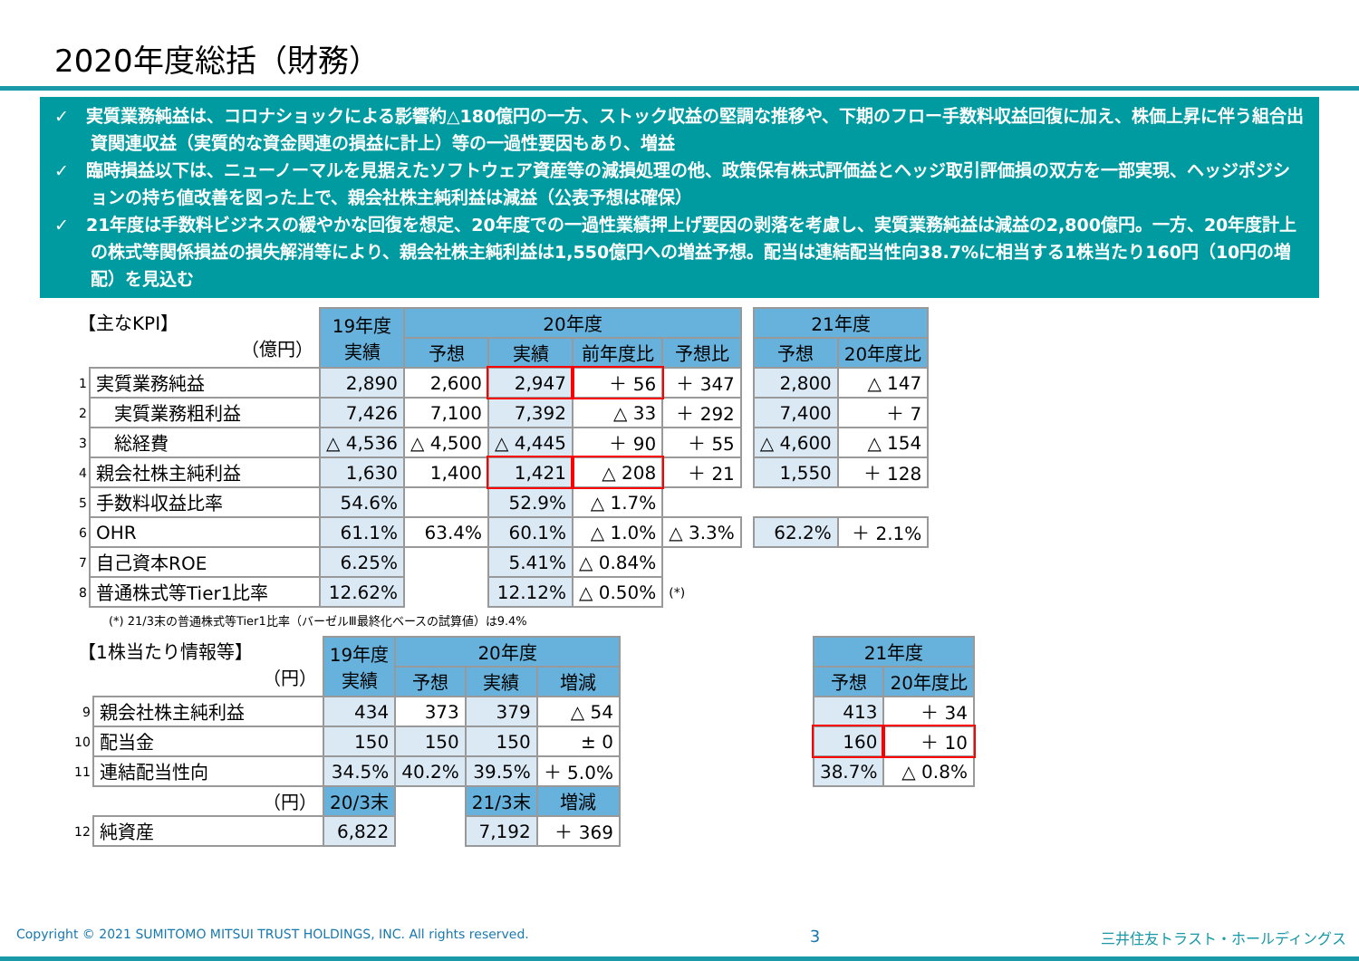2020年度総括（財務）
✓　実質業務純益は、コロナショックによる影響約△180億円の一方、ストック収益の堅調な推移や、下期のフロー手数料収益回復に加え、株価上昇に伴う組合出資関連収益（実質的な資金関連の損益に計上）等の一過性要因もあり、増益
✓　臨時損益以下は、ニューノーマルを見据えたソフトウェア資産等の減損処理の他、政策保有株式評価益とヘッジ取引評価損の双方を一部実現、ヘッジポジションの持ち値改善を図った上で、親会社株主純利益は減益（公表予想は確保）
✓　21年度は手数料ビジネスの緩やかな回復を想定、20年度での一過性業績押上げ要因の剥落を考慮し、実質業務純益は減益の2,800億円。一方、20年度計上の株式等関係損益の損失解消等により、親会社株主純利益は1,550億円への増益予想。配当は連結配当性向38.7%に相当する1株当たり160円（10円の増配）を見込む
| 【主なKPI】 （億円） | | 19年度 実績 | 20年度 | | | | | 21年度 | |
| | | | 予想 | 実績 | 前年度比 | 予想比 | | 予想 | 20年度比 |
| 1 | 実質業務純益 | 2,890 | 2,600 | 2,947 | ＋ 56 | ＋ 347 | | 2,800 | △ 147 |
| 2 | 実質業務粗利益 | 7,426 | 7,100 | 7,392 | △ 33 | ＋ 292 | | 7,400 | ＋ 7 |
| 3 | 総経費 | △ 4,536 | △ 4,500 | △ 4,445 | ＋ 90 | ＋ 55 | | △ 4,600 | △ 154 |
| 4 | 親会社株主純利益 | 1,630 | 1,400 | 1,421 | △ 208 | ＋ 21 | | 1,550 | ＋ 128 |
| 5 | 手数料収益比率 | 54.6% | | 52.9% | △ 1.7% | | | | |
| 6 | OHR | 61.1% | 63.4% | 60.1% | △ 1.0% | △ 3.3% | | 62.2% | ＋ 2.1% |
| 7 | 自己資本ROE | 6.25% | | 5.41% | △ 0.84% | | | | |
| 8 | 普通株式等Tier1比率 | 12.62% | | 12.12% | △ 0.50% | (*) | | | |
(*) 21/3末の普通株式等Tier1比率（バーゼルⅢ最終化ベースの試算値）は9.4%
| 【1株当たり情報等】 （円） | | 19年度 実績 | 20年度 | | | | 21年度 | |
| | | | 予想 | 実績 | 増減 | | 予想 | 20年度比 |
| 9 | 親会社株主純利益 | 434 | 373 | 379 | △ 54 | | 413 | ＋ 34 |
| 10 | 配当金 | 150 | 150 | 150 | ± 0 | | 160 | ＋ 10 |
| 11 | 連結配当性向 | 34.5% | 40.2% | 39.5% | ＋ 5.0% | | 38.7% | △ 0.8% |
| （円） | | 20/3末 | | 21/3末 | 増減 | | | |
| 12 | 純資産 | 6,822 | | 7,192 | ＋ 369 | | | |
Copyright © 2021 SUMITOMO MITSUI TRUST HOLDINGS, INC. All rights reserved. 3 三井住友トラスト・ホールディングス